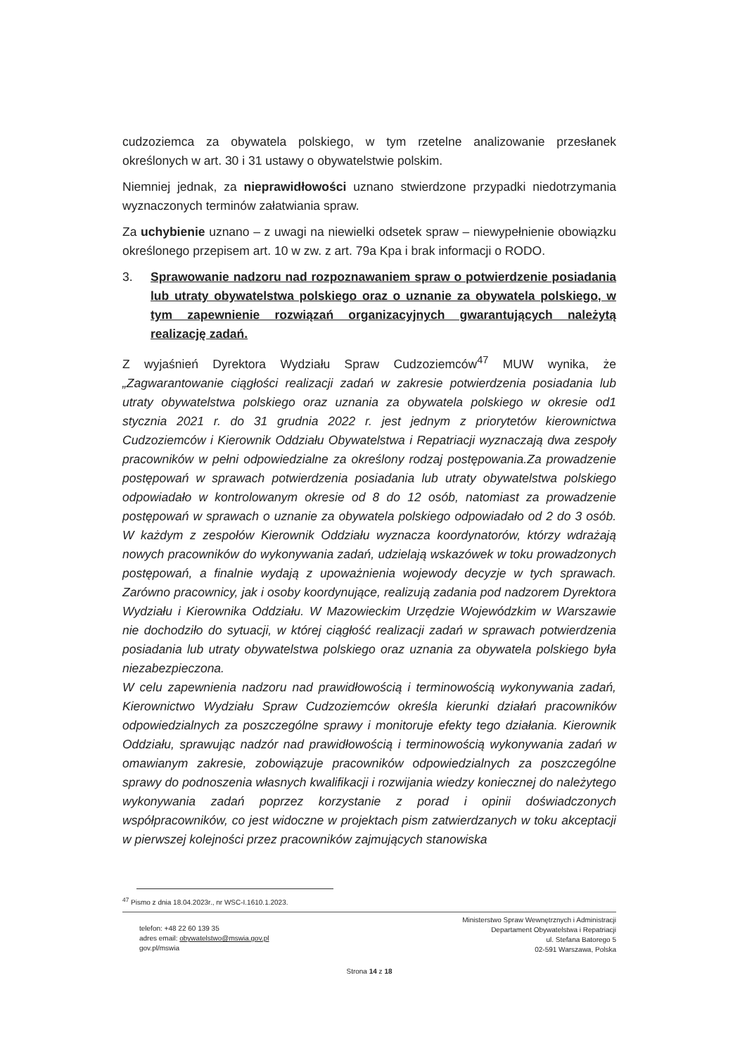cudzoziemca za obywatela polskiego, w tym rzetelne analizowanie przesłanek określonych w art. 30 i 31 ustawy o obywatelstwie polskim.
Niemniej jednak, za nieprawidłowości uznano stwierdzone przypadki niedotrzymania wyznaczonych terminów załatwiania spraw.
Za uchybienie uznano – z uwagi na niewielki odsetek spraw – niewypełnienie obowiązku określonego przepisem art. 10 w zw. z art. 79a Kpa i brak informacji o RODO.
3. Sprawowanie nadzoru nad rozpoznawaniem spraw o potwierdzenie posiadania lub utraty obywatelstwa polskiego oraz o uznanie za obywatela polskiego, w tym zapewnienie rozwiązań organizacyjnych gwarantujących należytą realizację zadań.
Z wyjaśnień Dyrektora Wydziału Spraw Cudzoziemców<sup>47</sup> MUW wynika, że „Zagwarantowanie ciągłości realizacji zadań w zakresie potwierdzenia posiadania lub utraty obywatelstwa polskiego oraz uznania za obywatela polskiego w okresie od1 stycznia 2021 r. do 31 grudnia 2022 r. jest jednym z priorytetów kierownictwa Cudzoziemców i Kierownik Oddziału Obywatelstwa i Repatriacji wyznaczają dwa zespoły pracowników w pełni odpowiedzialne za określony rodzaj postępowania.Za prowadzenie postępowań w sprawach potwierdzenia posiadania lub utraty obywatelstwa polskiego odpowiadało w kontrolowanym okresie od 8 do 12 osób, natomiast za prowadzenie postępowań w sprawach o uznanie za obywatela polskiego odpowiadało od 2 do 3 osób. W każdym z zespołów Kierownik Oddziału wyznacza koordynatorów, którzy wdrażają nowych pracowników do wykonywania zadań, udzielają wskazówek w toku prowadzonych postępowań, a finalnie wydają z upoważnienia wojewody decyzje w tych sprawach. Zarówno pracownicy, jak i osoby koordynujące, realizują zadania pod nadzorem Dyrektora Wydziału i Kierownika Oddziału. W Mazowieckim Urzędzie Wojewódzkim w Warszawie nie dochodziło do sytuacji, w której ciągłość realizacji zadań w sprawach potwierdzenia posiadania lub utraty obywatelstwa polskiego oraz uznania za obywatela polskiego była niezabezpieczona.
W celu zapewnienia nadzoru nad prawidłowością i terminowością wykonywania zadań, Kierownictwo Wydziału Spraw Cudzoziemców określa kierunki działań pracowników odpowiedzialnych za poszczególne sprawy i monitoruje efekty tego działania. Kierownik Oddziału, sprawując nadzór nad prawidłowością i terminowością wykonywania zadań w omawianym zakresie, zobowiązuje pracowników odpowiedzialnych za poszczególne sprawy do podnoszenia własnych kwalifikacji i rozwijania wiedzy koniecznej do należytego wykonywania zadań poprzez korzystanie z porad i opinii doświadczonych współpracowników, co jest widoczne w projektach pism zatwierdzanych w toku akceptacji w pierwszej kolejności przez pracowników zajmujących stanowiska
<sup>47</sup> Pismo z dnia 18.04.2023r., nr WSC-I.1610.1.2023.
telefon: +48 22 60 139 35
adres email: obywatelstwo@mswia.gov.pl
gov.pl/mswia
Ministerstwo Spraw Wewnętrznych i Administracji
Departament Obywatelstwa i Repatriacji
ul. Stefana Batorego 5
02-591 Warszawa, Polska
Strona 14 z 18